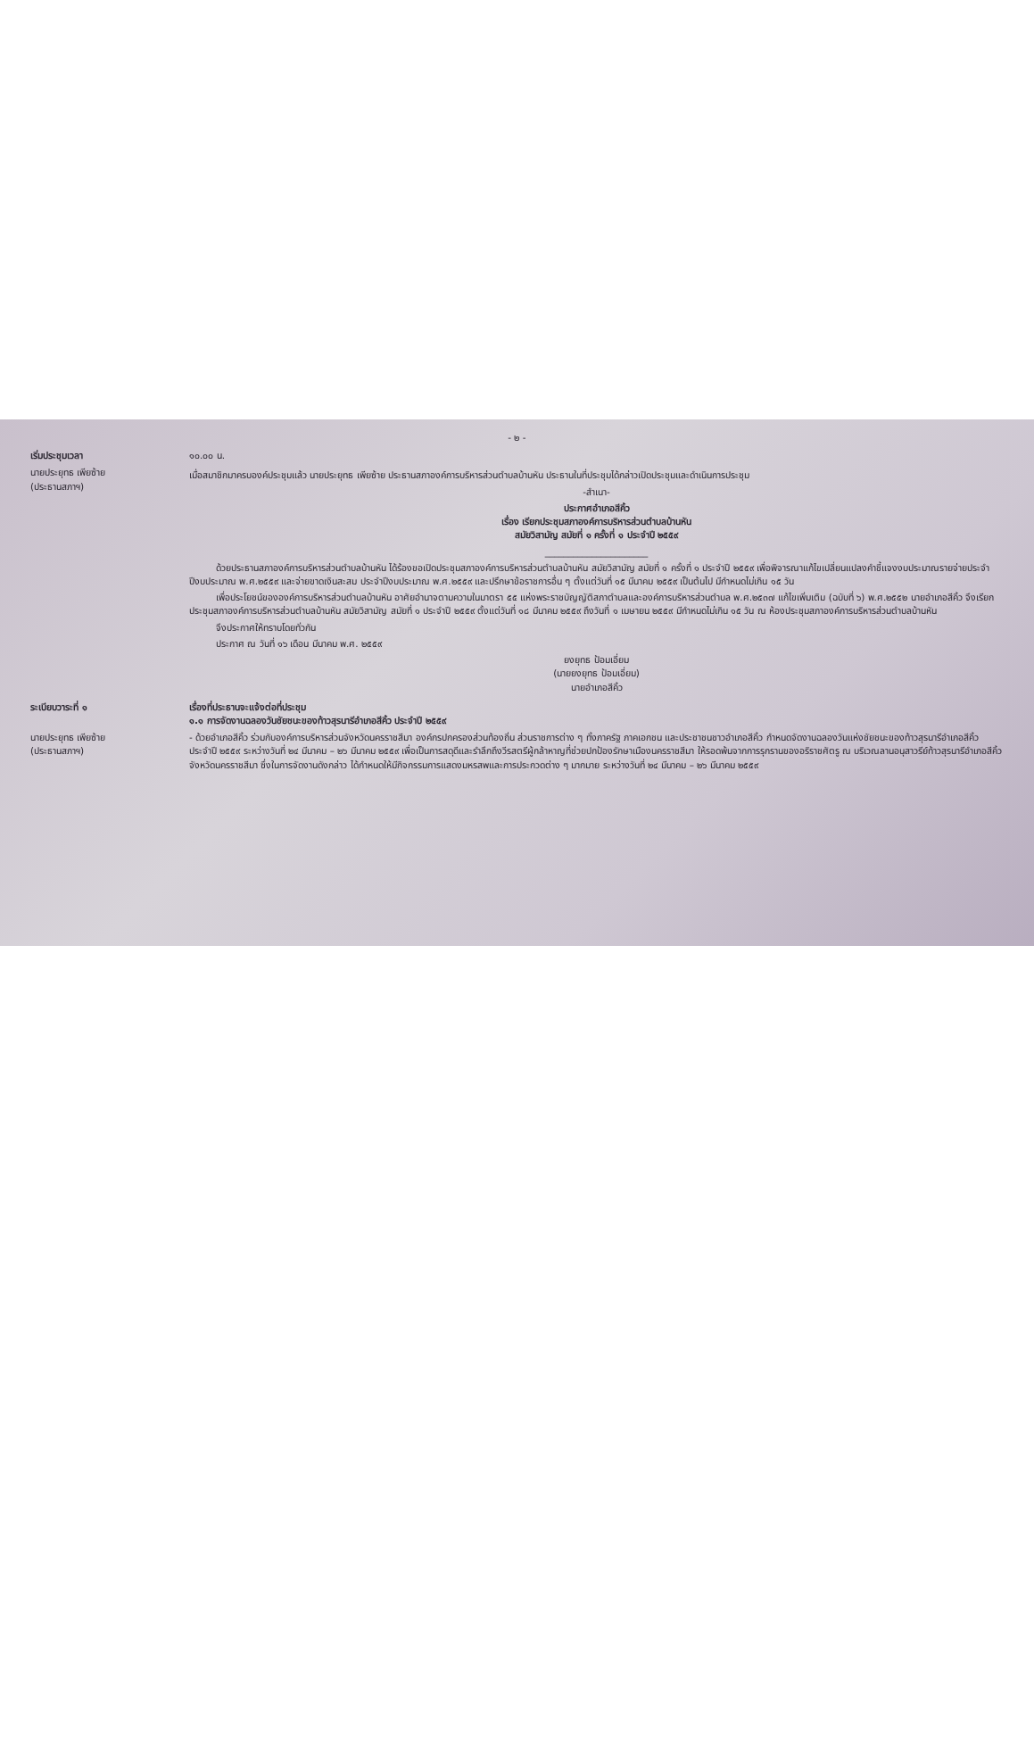- ๒ -
| เริ่มประชุมเวลา | ๑๐.๐๐ น. |
| นายประยุทธ เพียซ้าย (ประธานสภาฯ) | เมื่อสมาชิกมาครบองค์ประชุมแล้ว นายประยุทธ เพียซ้าย ประธานสภาองค์การบริหารส่วนตำบลบ้านหัน ประธานในที่ประชุมได้กล่าวเปิดประชุมและดำเนินการประชุม -สำเนา- ประกาศอำเภอสีคิ้ว เรื่อง เรียกประชุมสภาองค์การบริหารส่วนตำบลบ้านหัน สมัยวิสามัญ สมัยที่ ๑ ครั้งที่ ๑ ประจำปี ๒๕๕๙ ______________________ ด้วยประธานสภาองค์การบริหารส่วนตำบลบ้านหัน ได้ร้องขอเปิดประชุมสภาองค์การบริหารส่วนตำบลบ้านหัน สมัยวิสามัญ สมัยที่ ๑ ครั้งที่ ๑ ประจำปี ๒๕๕๙ เพื่อพิจารณาแก้ไขเปลี่ยนแปลงคำชี้แจงงบประมาณรายจ่ายประจำปีงบประมาณ พ.ศ.๒๕๕๙ และจ่ายขาดเงินสะสม ประจำปีงบประมาณ พ.ศ.๒๕๕๙ และปรึกษาข้อราชการอื่น ๆ ตั้งแต่วันที่ ๑๕ มีนาคม ๒๕๕๙ เป็นต้นไป มีกำหนดไม่เกิน ๑๕ วัน เพื่อประโยชน์ขององค์การบริหารส่วนตำบลบ้านหัน อาศัยอำนาจตามความในมาตรา ๕๕ แห่งพระราชบัญญัติสภาตำบลและองค์การบริหารส่วนตำบล พ.ศ.๒๕๓๗ แก้ไขเพิ่มเติม (ฉบับที่ ๖) พ.ศ.๒๕๕๒ นายอำเภอสีคิ้ว จึงเรียกประชุมสภาองค์การบริหารส่วนตำบลบ้านหัน สมัยวิสามัญ สมัยที่ ๑ ประจำปี ๒๕๕๙ ตั้งแต่วันที่ ๑๘ มีนาคม ๒๕๕๙ ถึงวันที่ ๑ เมษายน ๒๕๕๙ มีกำหนดไม่เกิน ๑๕ วัน ณ ห้องประชุมสภาองค์การบริหารส่วนตำบลบ้านหัน จึงประกาศให้ทราบโดยทั่วกัน ประกาศ ณ วันที่ ๑๖ เดือน มีนาคม พ.ศ. ๒๕๕๙ ยงยุทธ ป้อมเอี่ยม (นายยงยุทธ ป้อมเอี่ยม) นายอำเภอสีคิ้ว |
| ระเบียบวาระที่ ๑ | เรื่องที่ประธานจะแจ้งต่อที่ประชุม ๑.๑ การจัดงานฉลองวันชัยชนะของท้าวสุรนารีอำเภอสีคิ้ว ประจำปี ๒๕๕๙ |
| นายประยุทธ เพียซ้าย (ประธานสภาฯ) | - ด้วยอำเภอสีคิ้ว ร่วมกับองค์การบริหารส่วนจังหวัดนครราชสีมา องค์กรปกครองส่วนท้องถิ่น ส่วนราชการต่าง ๆ ทั้งภาครัฐ ภาคเอกชน และประชาชนชาวอำเภอสีคิ้ว กำหนดจัดงานฉลองวันแห่งชัยชนะของท้าวสุรนารีอำเภอสีคิ้ว ประจำปี ๒๕๕๙ ระหว่างวันที่ ๒๔ มีนาคม – ๒๖ มีนาคม ๒๕๕๙ เพื่อเป็นการสดุดีและรำลึกถึงวีรสตรีผู้กล้าหาญที่ช่วยปกป้องรักษาเมืองนครราชสีมา ให้รอดพ้นจากการรุกรานของอริราชศัตรู ณ บริเวณลานอนุสาวรีย์ท้าวสุรนารีอำเภอสีคิ้ว จังหวัดนครราชสีมา ซึ่งในการจัดงานดังกล่าว ได้กำหนดให้มีกิจกรรมการแสดงมหรสพและการประกวดต่าง ๆ มากมาย ระหว่างวันที่ ๒๔ มีนาคม – ๒๖ มีนาคม ๒๕๕๙ |